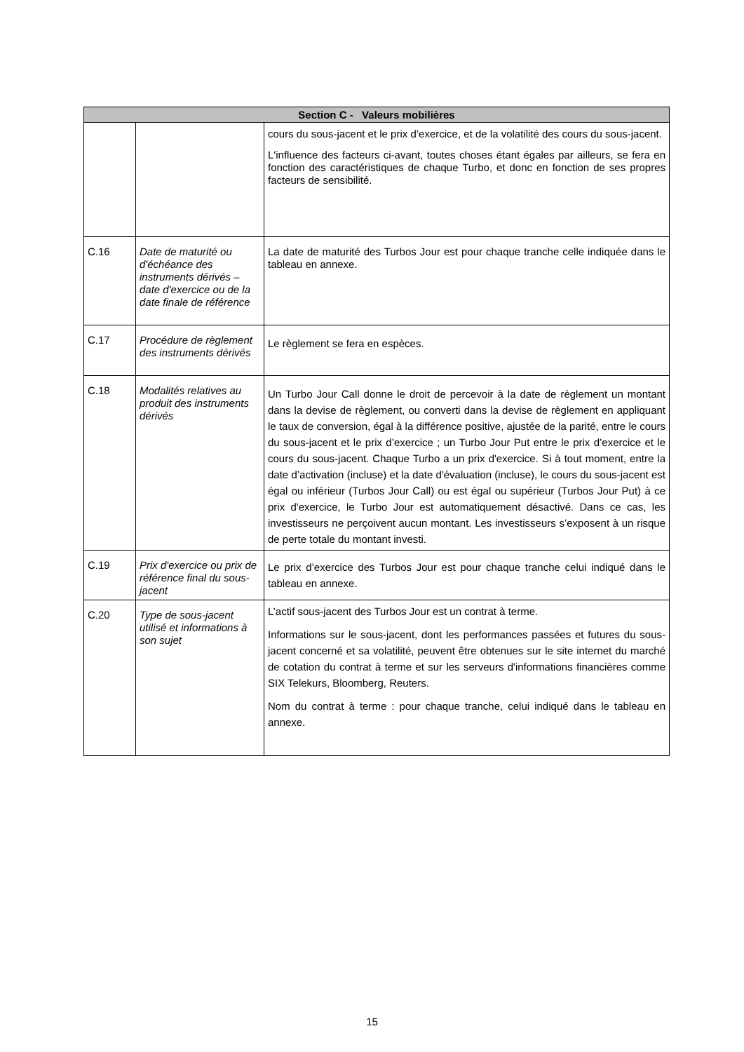| Section C - Valeurs mobilières | | |
| --- | --- | --- |
| | | cours du sous-jacent et le prix d’exercice, et de la volatilité des cours du sous-jacent. L'influence des facteurs ci-avant, toutes choses étant égales par ailleurs, se fera en fonction des caractéristiques de chaque Turbo, et donc en fonction de ses propres facteurs de sensibilité. |
| C.16 | Date de maturité ou d'échéance des instruments dérivés – date d'exercice ou de la date finale de référence | La date de maturité des Turbos Jour est pour chaque tranche celle indiquée dans le tableau en annexe. |
| C.17 | Procédure de règlement des instruments dérivés | Le règlement se fera en espèces. |
| C.18 | Modalités relatives au produit des instruments dérivés | Un Turbo Jour Call donne le droit de percevoir à la date de règlement un montant dans la devise de règlement, ou converti dans la devise de règlement en appliquant le taux de conversion, égal à la différence positive, ajustée de la parité, entre le cours du sous-jacent et le prix d’exercice ; un Turbo Jour Put entre le prix d’exercice et le cours du sous-jacent. Chaque Turbo a un prix d'exercice. Si à tout moment, entre la date d’activation (incluse) et la date d'évaluation (incluse), le cours du sous-jacent est égal ou inférieur (Turbos Jour Call) ou est égal ou supérieur (Turbos Jour Put) à ce prix d'exercice, le Turbo Jour est automatiquement désactivé. Dans ce cas, les investisseurs ne perçoivent aucun montant. Les investisseurs s’exposent à un risque de perte totale du montant investi. |
| C.19 | Prix d'exercice ou prix de référence final du sous-jacent | Le prix d’exercice des Turbos Jour est pour chaque tranche celui indiqué dans le tableau en annexe. |
| C.20 | Type de sous-jacent utilisé et informations à son sujet | L’actif sous-jacent des Turbos Jour est un contrat à terme. Informations sur le sous-jacent, dont les performances passées et futures du sous-jacent concerné et sa volatilité, peuvent être obtenues sur le site internet du marché de cotation du contrat à terme et sur les serveurs d'informations financières comme SIX Telekurs, Bloomberg, Reuters. Nom du contrat à terme : pour chaque tranche, celui indiqué dans le tableau en annexe. |
15